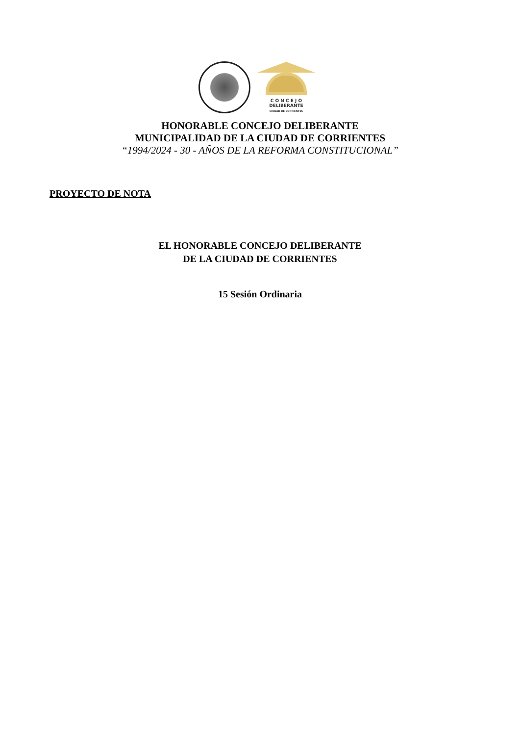C O N C E J O
DELIBERANTE
CIUDAD DE CORRIENTES
HONORABLE CONCEJO DELIBERANTE
MUNICIPALIDAD DE LA CIUDAD DE CORRIENTES
“1994/2024 - 30 - AÑOS DE LA REFORMA CONSTITUCIONAL”
PROYECTO DE NOTA
EL HONORABLE CONCEJO DELIBERANTE
DE LA CIUDAD DE CORRIENTES
15 Sesión Ordinaria